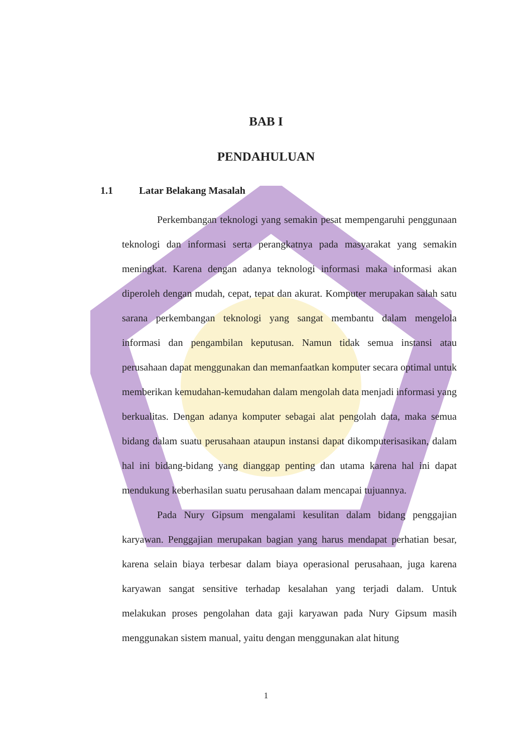BAB I
PENDAHULUAN
1.1 Latar Belakang Masalah
Perkembangan teknologi yang semakin pesat mempengaruhi penggunaan teknologi dan informasi serta perangkatnya pada masyarakat yang semakin meningkat. Karena dengan adanya teknologi informasi maka informasi akan diperoleh dengan mudah, cepat, tepat dan akurat. Komputer merupakan salah satu sarana perkembangan teknologi yang sangat membantu dalam mengelola informasi dan pengambilan keputusan. Namun tidak semua instansi atau perusahaan dapat menggunakan dan memanfaatkan komputer secara optimal untuk memberikan kemudahan-kemudahan dalam mengolah data menjadi informasi yang berkualitas. Dengan adanya komputer sebagai alat pengolah data, maka semua bidang dalam suatu perusahaan ataupun instansi dapat dikomputerisasikan, dalam hal ini bidang-bidang yang dianggap penting dan utama karena hal ini dapat mendukung keberhasilan suatu perusahaan dalam mencapai tujuannya.
Pada Nury Gipsum mengalami kesulitan dalam bidang penggajian karyawan. Penggajian merupakan bagian yang harus mendapat perhatian besar, karena selain biaya terbesar dalam biaya operasional perusahaan, juga karena karyawan sangat sensitive terhadap kesalahan yang terjadi dalam. Untuk melakukan proses pengolahan data gaji karyawan pada Nury Gipsum masih menggunakan sistem manual, yaitu dengan menggunakan alat hitung
1